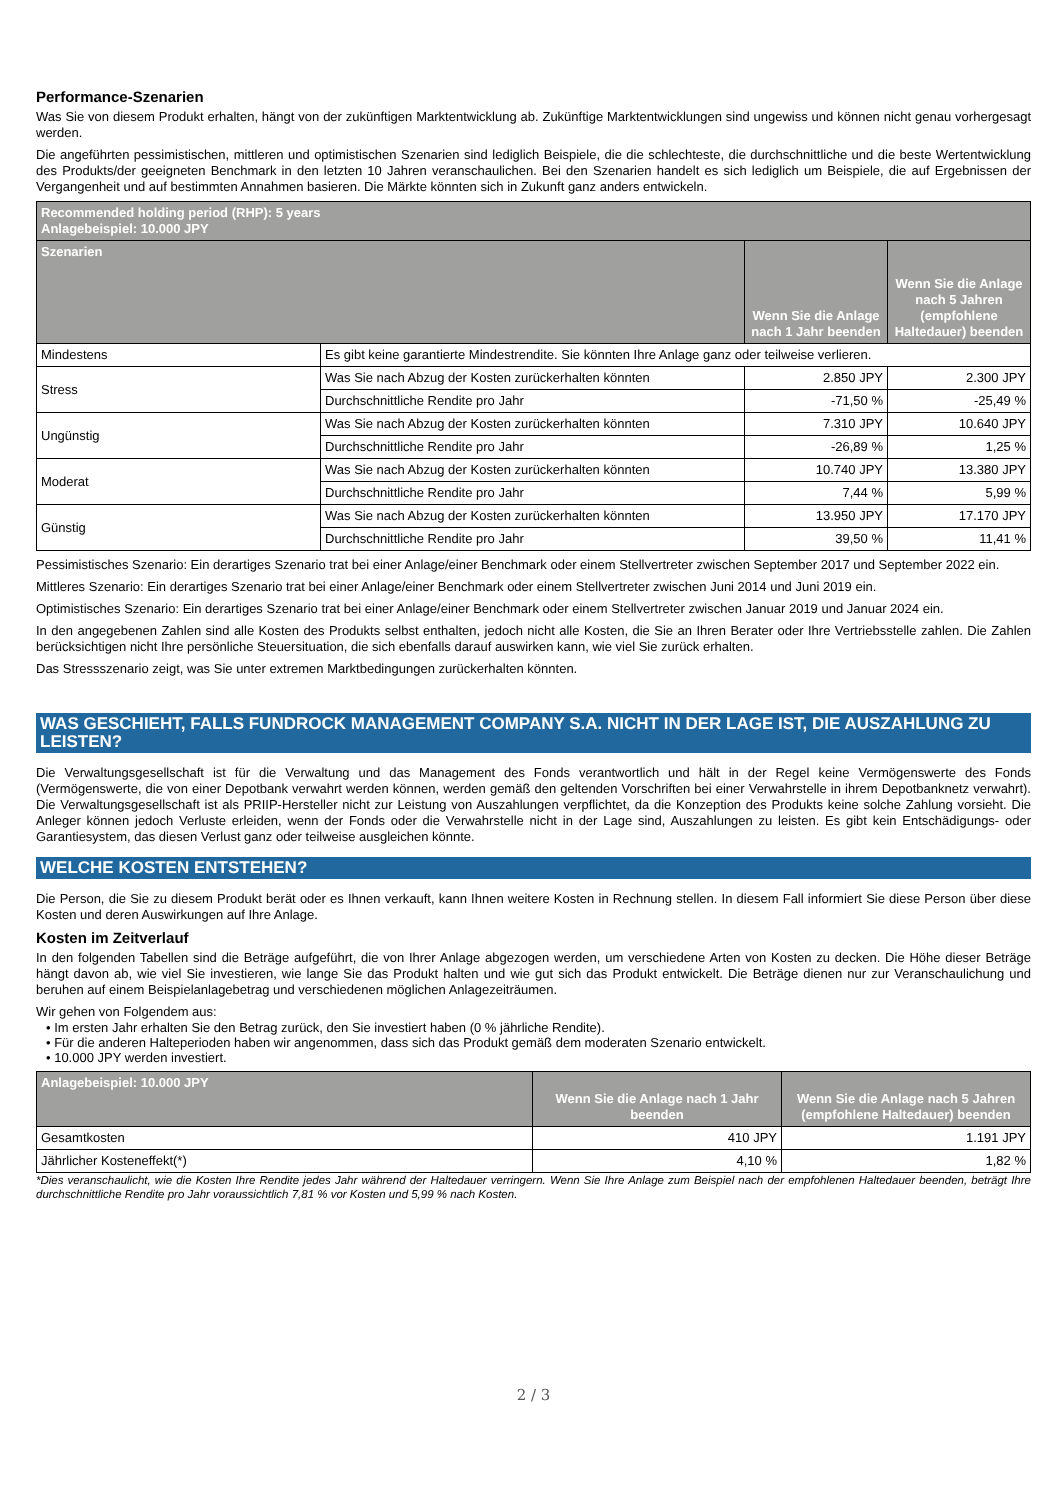Performance-Szenarien
Was Sie von diesem Produkt erhalten, hängt von der zukünftigen Marktentwicklung ab. Zukünftige Marktentwicklungen sind ungewiss und können nicht genau vorhergesagt werden.
Die angeführten pessimistischen, mittleren und optimistischen Szenarien sind lediglich Beispiele, die die schlechteste, die durchschnittliche und die beste Wertentwicklung des Produkts/der geeigneten Benchmark in den letzten 10 Jahren veranschaulichen. Bei den Szenarien handelt es sich lediglich um Beispiele, die auf Ergebnissen der Vergangenheit und auf bestimmten Annahmen basieren. Die Märkte könnten sich in Zukunft ganz anders entwickeln.
| Recommended holding period (RHP): 5 years Anlagebeispiel: 10.000 JPY | | | |
| --- | --- | --- | --- |
| Szenarien | | Wenn Sie die Anlage nach 1 Jahr beenden | Wenn Sie die Anlage nach 5 Jahren (empfohlene Haltedauer) beenden |
| Mindestens | Es gibt keine garantierte Mindestrendite. Sie könnten Ihre Anlage ganz oder teilweise verlieren. | | |
| Stress | Was Sie nach Abzug der Kosten zurückerhalten könnten | 2.850 JPY | 2.300 JPY |
| | Durchschnittliche Rendite pro Jahr | -71,50 % | -25,49 % |
| Ungünstig | Was Sie nach Abzug der Kosten zurückerhalten könnten | 7.310 JPY | 10.640 JPY |
| | Durchschnittliche Rendite pro Jahr | -26,89 % | 1,25 % |
| Moderat | Was Sie nach Abzug der Kosten zurückerhalten könnten | 10.740 JPY | 13.380 JPY |
| | Durchschnittliche Rendite pro Jahr | 7,44 % | 5,99 % |
| Günstig | Was Sie nach Abzug der Kosten zurückerhalten könnten | 13.950 JPY | 17.170 JPY |
| | Durchschnittliche Rendite pro Jahr | 39,50 % | 11,41 % |
Pessimistisches Szenario: Ein derartiges Szenario trat bei einer Anlage/einer Benchmark oder einem Stellvertreter zwischen September 2017 und September 2022 ein.
Mittleres Szenario: Ein derartiges Szenario trat bei einer Anlage/einer Benchmark oder einem Stellvertreter zwischen Juni 2014 und Juni 2019 ein.
Optimistisches Szenario: Ein derartiges Szenario trat bei einer Anlage/einer Benchmark oder einem Stellvertreter zwischen Januar 2019 und Januar 2024 ein.
In den angegebenen Zahlen sind alle Kosten des Produkts selbst enthalten, jedoch nicht alle Kosten, die Sie an Ihren Berater oder Ihre Vertriebsstelle zahlen. Die Zahlen berücksichtigen nicht Ihre persönliche Steuersituation, die sich ebenfalls darauf auswirken kann, wie viel Sie zurück erhalten.
Das Stressszenario zeigt, was Sie unter extremen Marktbedingungen zurückerhalten könnten.
WAS GESCHIEHT, FALLS FUNDROCK MANAGEMENT COMPANY S.A. NICHT IN DER LAGE IST, DIE AUSZAHLUNG ZU LEISTEN?
Die Verwaltungsgesellschaft ist für die Verwaltung und das Management des Fonds verantwortlich und hält in der Regel keine Vermögenswerte des Fonds (Vermögenswerte, die von einer Depotbank verwahrt werden können, werden gemäß den geltenden Vorschriften bei einer Verwahrstelle in ihrem Depotbanknetz verwahrt). Die Verwaltungsgesellschaft ist als PRIIP-Hersteller nicht zur Leistung von Auszahlungen verpflichtet, da die Konzeption des Produkts keine solche Zahlung vorsieht. Die Anleger können jedoch Verluste erleiden, wenn der Fonds oder die Verwahrstelle nicht in der Lage sind, Auszahlungen zu leisten. Es gibt kein Entschädigungs- oder Garantiesystem, das diesen Verlust ganz oder teilweise ausgleichen könnte.
WELCHE KOSTEN ENTSTEHEN?
Die Person, die Sie zu diesem Produkt berät oder es Ihnen verkauft, kann Ihnen weitere Kosten in Rechnung stellen. In diesem Fall informiert Sie diese Person über diese Kosten und deren Auswirkungen auf Ihre Anlage.
Kosten im Zeitverlauf
In den folgenden Tabellen sind die Beträge aufgeführt, die von Ihrer Anlage abgezogen werden, um verschiedene Arten von Kosten zu decken. Die Höhe dieser Beträge hängt davon ab, wie viel Sie investieren, wie lange Sie das Produkt halten und wie gut sich das Produkt entwickelt. Die Beträge dienen nur zur Veranschaulichung und beruhen auf einem Beispielanlagebetrag und verschiedenen möglichen Anlagezeiträumen.
Wir gehen von Folgendem aus:
• Im ersten Jahr erhalten Sie den Betrag zurück, den Sie investiert haben (0 % jährliche Rendite).
• Für die anderen Halteperioden haben wir angenommen, dass sich das Produkt gemäß dem moderaten Szenario entwickelt.
• 10.000 JPY werden investiert.
| Anlagebeispiel: 10.000 JPY | Wenn Sie die Anlage nach 1 Jahr beenden | Wenn Sie die Anlage nach 5 Jahren (empfohlene Haltedauer) beenden |
| --- | --- | --- |
| Gesamtkosten | 410 JPY | 1.191 JPY |
| Jährlicher Kosteneffekt(*) | 4,10 % | 1,82 % |
*Dies veranschaulicht, wie die Kosten Ihre Rendite jedes Jahr während der Haltedauer verringern. Wenn Sie Ihre Anlage zum Beispiel nach der empfohlenen Haltedauer beenden, beträgt Ihre durchschnittliche Rendite pro Jahr voraussichtlich 7,81 % vor Kosten und 5,99 % nach Kosten.
2 / 3